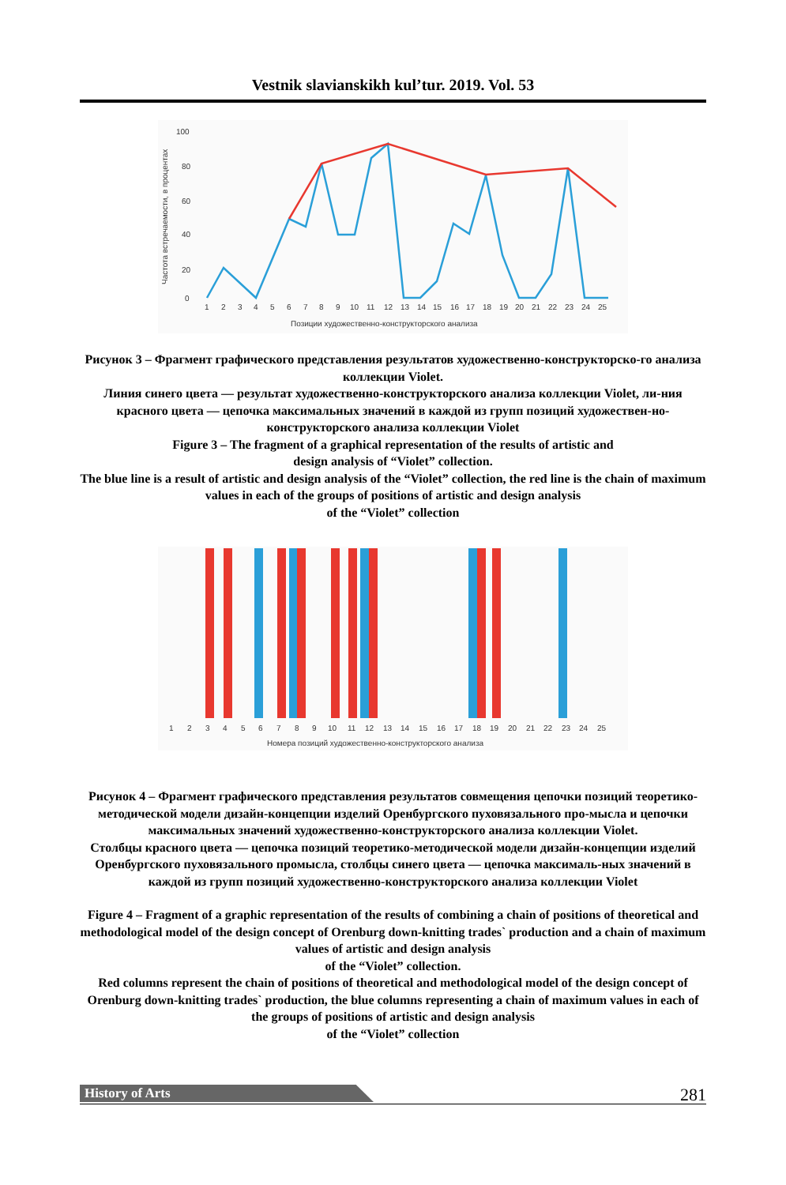Vestnik slavianskikh kul’tur. 2019. Vol. 53
100
80
60
40
20
0
Частота встречаемости, в процентах
1
2
3
4
5
6
7
8
9
10
11
12
13
14
15
16
17
18
19
20
21
22
23
24
25
Позиции художественно-конструкторского анализа
Рисунок 3 – Фрагмент графического представления результатов художественно-конструкторско-го анализа коллекции Violet.
Линия синего цвета — результат художественно-конструкторского анализа коллекции Violet, ли-ния красного цвета — цепочка максимальных значений в каждой из групп позиций художествен-но-конструкторского анализа коллекции Violet
Figure 3 – The fragment of a graphical representation of the results of artistic and
design analysis of “Violet” collection.
The blue line is a result of artistic and design analysis of the “Violet” collection, the red line is the chain of maximum values in each of the groups of positions of artistic and design analysis
of the “Violet” collection
1
2
3
4
5
6
7
8
9
10
11
12
13
14
15
16
17
18
19
20
21
22
23
24
25
Номера позиций художественно-конструкторского анализа
Рисунок 4 – Фрагмент графического представления результатов совмещения цепочки позиций теоретико-методической модели дизайн-концепции изделий Оренбургского пуховязального про-мысла и цепочки максимальных значений художественно-конструкторского анализа коллекции Violet.
Столбцы красного цвета — цепочка позиций теоретико-методической модели дизайн-концепции изделий Оренбургского пуховязального промысла, столбцы синего цвета — цепочка максималь-ных значений в каждой из групп позиций художественно-конструкторского анализа коллекции Violet
Figure 4 – Fragment of a graphic representation of the results of combining a chain of positions of theoretical and methodological model of the design concept of Orenburg down-knitting trades` production and a chain of maximum values of artistic and design analysis
of the “Violet” collection.
Red columns represent the chain of positions of theoretical and methodological model of the design concept of Orenburg down-knitting trades` production, the blue columns representing a chain of maximum values in each of the groups of positions of artistic and design analysis
of the “Violet” collection
History of Arts
281